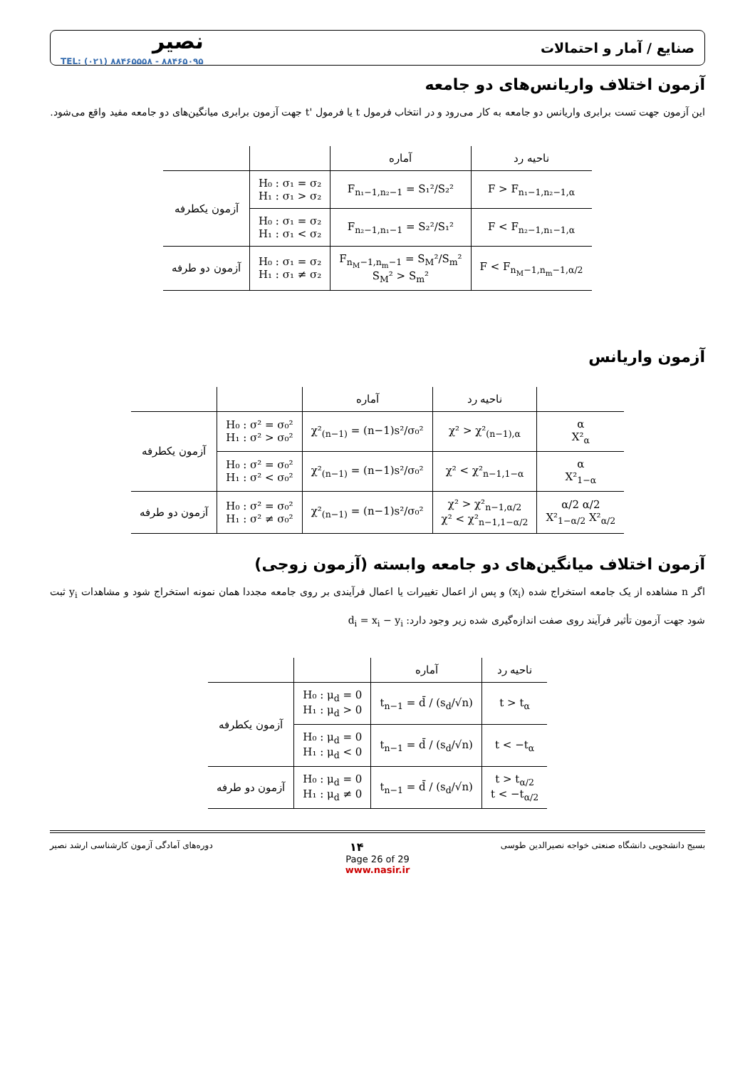صنایع / آمار و احتمالات نصیر
TEL: (۰۲۱) ۸۸۴۶۵۵۵۸ - ۸۸۴۶۵۰۹۵
آزمون اختلاف واریانس‌های دو جامعه
این آزمون جهت تست برابری واریانس دو جامعه به کار می‌رود و در انتخاب فرمول t یا فرمول 't جهت آزمون برابری میانگین‌های دو جامعه مفید واقع می‌شود.
| ناحیه رد | آماره | | |
| --- | --- | --- | --- |
| F > F<sub>n₁−1,n₂−1,α</sub> | F<sub>n₁−1,n₂−1</sub> = S₁²/S₂² | H₀ : σ₁ = σ₂ H₁ : σ₁ > σ₂ | آزمون یکطرفه |
| F < F<sub>n₂−1,n₁−1,α</sub> | F<sub>n₂−1,n₁−1</sub> = S₂²/S₁² | H₀ : σ₁ = σ₂ H₁ : σ₁ < σ₂ | |
| F < F<sub>n<sub>M</sub>−1,n<sub>m</sub>−1,α/2</sub> | F<sub>n<sub>M</sub>−1,n<sub>m</sub>−1</sub> = S<sub>M</sub>²/S<sub>m</sub>² S<sub>M</sub>² > S<sub>m</sub>² | H₀ : σ₁ = σ₂ H₁ : σ₁ ≠ σ₂ | آزمون دو طرفه |
آزمون واریانس
| | ناحیه رد | آماره | | |
| --- | --- | --- | --- | --- |
| α X²<sub>α</sub> | χ² > χ²<sub>(n−1),α</sub> | χ²<sub>(n−1)</sub> = (n−1)s²/σ₀² | H₀ : σ² = σ₀² H₁ : σ² > σ₀² | آزمون یکطرفه |
| α X²<sub>1−α</sub> | χ² < χ²<sub>n−1,1−α</sub> | χ²<sub>(n−1)</sub> = (n−1)s²/σ₀² | H₀ : σ² = σ₀² H₁ : σ² < σ₀² | |
| α/2 α/2 X²<sub>1−α/2</sub> X²<sub>α/2</sub> | χ² > χ²<sub>n−1,α/2</sub> χ² < χ²<sub>n−1,1−α/2</sub> | χ²<sub>(n−1)</sub> = (n−1)s²/σ₀² | H₀ : σ² = σ₀² H₁ : σ² ≠ σ₀² | آزمون دو طرفه |
آزمون اختلاف میانگین‌های دو جامعه وابسته (آزمون زوجی)
اگر n مشاهده از یک جامعه استخراج شده (x<sub>i</sub>) و پس از اعمال تغییرات یا اعمال فرآیندی بر روی جامعه مجددا همان نمونه استخراج شود و مشاهدات y<sub>i</sub> ثبت شود جهت آزمون تأثیر فرآیند روی صفت اندازه‌گیری شده زیر وجود دارد: d<sub>i</sub> = x<sub>i</sub> − y<sub>i</sub>
| ناحیه رد | آماره | | |
| --- | --- | --- | --- |
| t > t<sub>α</sub> | t<sub>n−1</sub> = d̄ / (s<sub>d</sub>/√n) | H₀ : μ<sub>d</sub> = 0 H₁ : μ<sub>d</sub> > 0 | آزمون یکطرفه |
| t < −t<sub>α</sub> | t<sub>n−1</sub> = d̄ / (s<sub>d</sub>/√n) | H₀ : μ<sub>d</sub> = 0 H₁ : μ<sub>d</sub> < 0 | |
| t > t<sub>α/2</sub> t < −t<sub>α/2</sub> | t<sub>n−1</sub> = d̄ / (s<sub>d</sub>/√n) | H₀ : μ<sub>d</sub> = 0 H₁ : μ<sub>d</sub> ≠ 0 | آزمون دو طرفه |
بسیج دانشجویی دانشگاه صنعتی خواجه نصیرالدین طوسی ۱۴ دوره‌های آمادگی آزمون کارشناسی ارشد نصیر
Page 26 of 29
www.nasir.ir